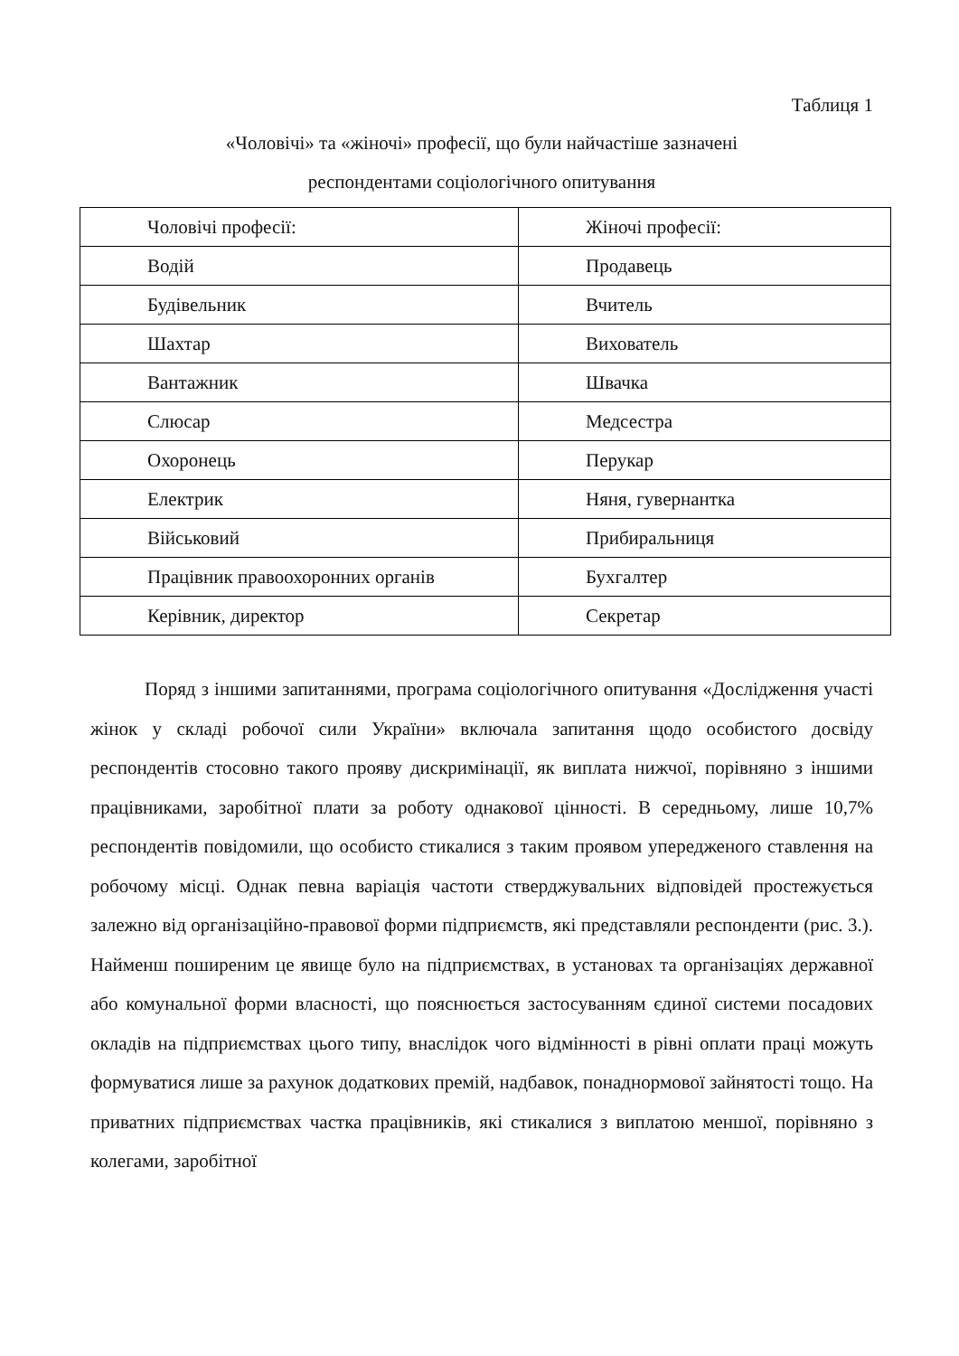Таблиця 1
«Чоловічі» та «жіночі» професії, що були найчастіше зазначені
респондентами соціологічного опитування
| Чоловічі професії: | Жіночі професії: |
| Водій | Продавець |
| Будівельник | Вчитель |
| Шахтар | Вихователь |
| Вантажник | Швачка |
| Слюсар | Медсестра |
| Охоронець | Перукар |
| Електрик | Няня, гувернантка |
| Військовий | Прибиральниця |
| Працівник правоохоронних органів | Бухгалтер |
| Керівник, директор | Секретар |
Поряд з іншими запитаннями, програма соціологічного опитування «Дослідження участі жінок у складі робочої сили України» включала запитання щодо особистого досвіду респондентів стосовно такого прояву дискримінації, як виплата нижчої, порівняно з іншими працівниками, заробітної плати за роботу однакової цінності. В середньому, лише 10,7% респондентів повідомили, що особисто стикалися з таким проявом упередженого ставлення на робочому місці. Однак певна варіація частоти стверджувальних відповідей простежується залежно від організаційно-правової форми підприємств, які представляли респонденти (рис. 3.). Найменш поширеним це явище було на підприємствах, в установах та організаціях державної або комунальної форми власності, що пояснюється застосуванням єдиної системи посадових окладів на підприємствах цього типу, внаслідок чого відмінності в рівні оплати праці можуть формуватися лише за рахунок додаткових премій, надбавок, понаднормової зайнятості тощо. На приватних підприємствах частка працівників, які стикалися з виплатою меншої, порівняно з колегами, заробітної